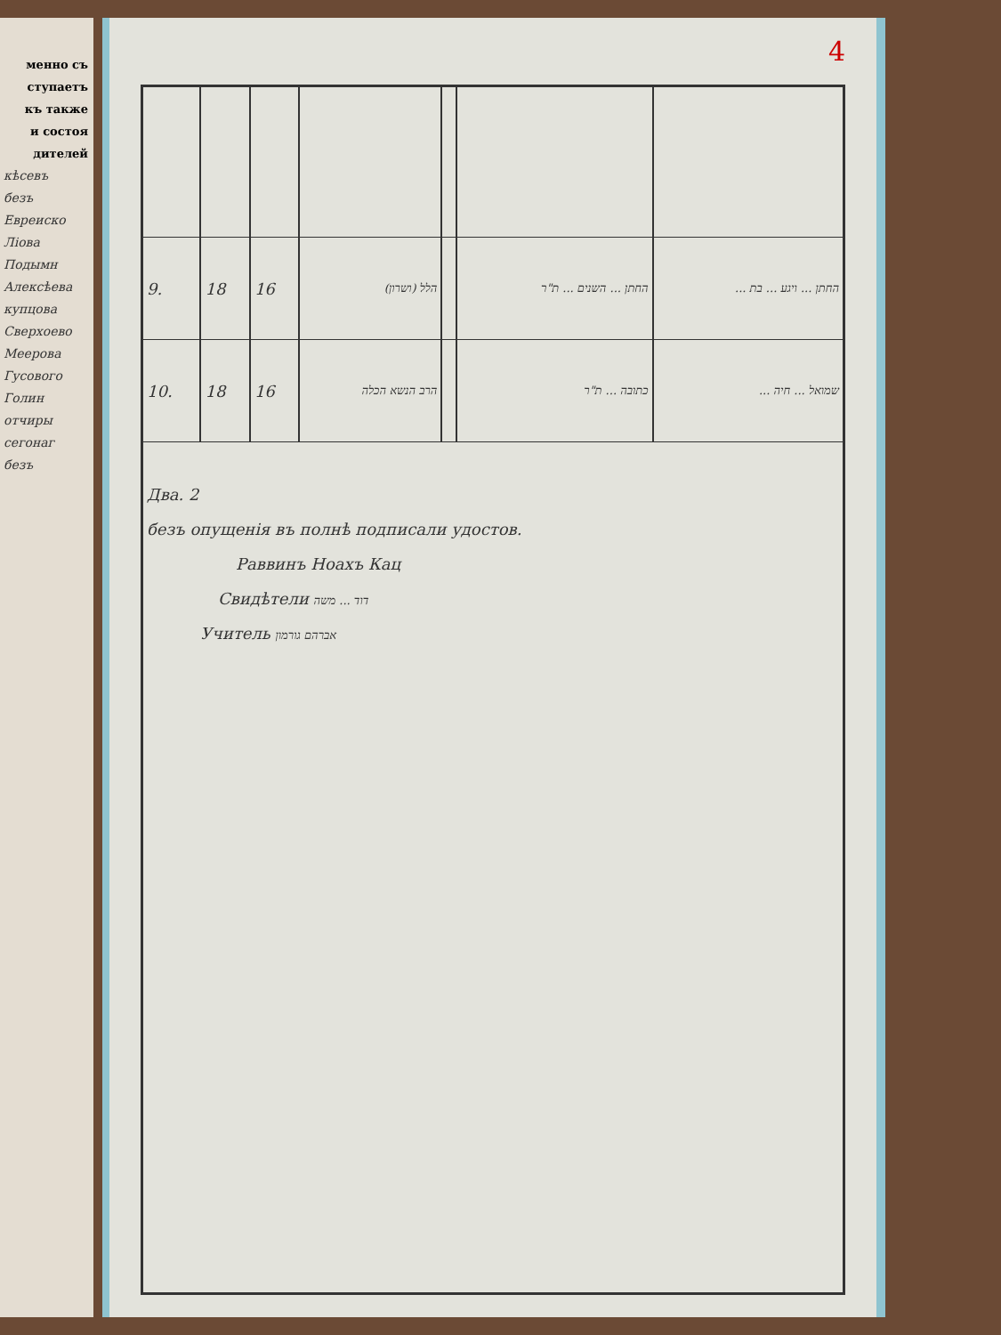менно съ
ступаетъ
къ также
и состоя
дителей
кѣсевъ
безъ
Евреиско
Лiова
Подымн
Алексѣева
купцова
Сверхоево
Меерова
Гусового
Голин
отчиры сегонаг
безъ
4
| 9. | 18 | 16 | הלל (ושרון) | | החתן ... השנים ... ת"ר | החתן ... ויגע ... בת ... |
| 10. | 18 | 16 | הרב הנשא הכלה | | כתובה ... ת"ר | שמואל ... חיה ... |
| Два. 2 безъ опущенiя въ полнѣ подписали удостов. Раввинъ Ноахъ Кац Свидѣтели דוד ... משה Учитель אברהם גורמון | | | | | | |